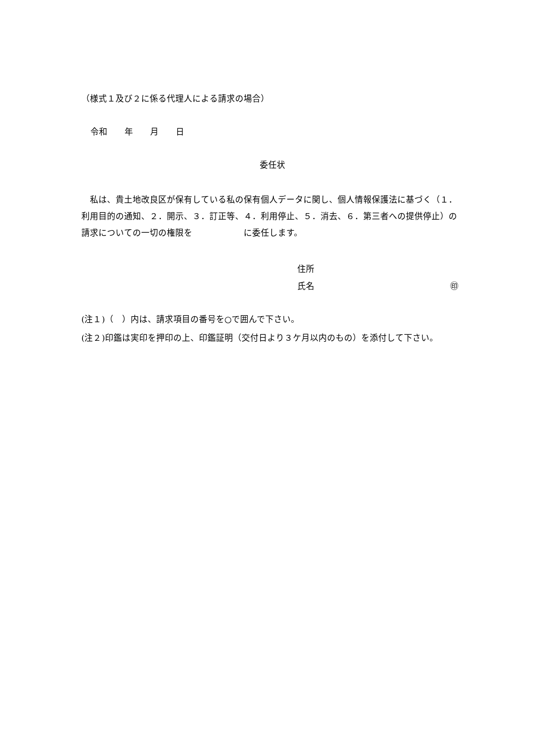（様式１及び２に係る代理人による請求の場合）
令和　　年　　月　　日
委任状
　私は、貴土地改良区が保有している私の保有個人データに関し、個人情報保護法に基づく（１．利用目的の通知、２．開示、３．訂正等、４．利用停止、５．消去、６．第三者への提供停止）の請求についての一切の権限を　　　　　　に委任します。
住所
氏名 ㊞
(注１)（　）内は、請求項目の番号を○で囲んで下さい。
(注２)印鑑は実印を押印の上、印鑑証明（交付日より３ケ月以内のもの）を添付して下さい。